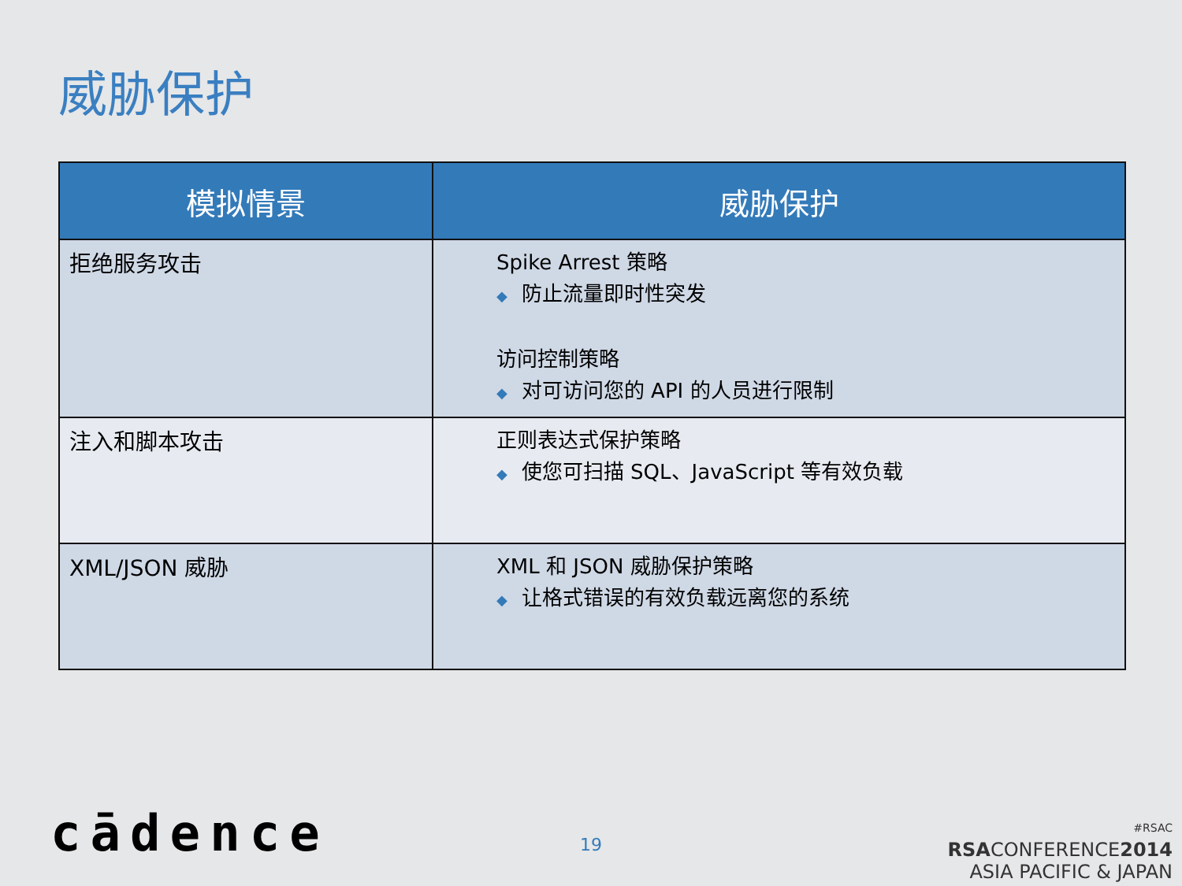威胁保护
| 模拟情景 | 威胁保护 |
| --- | --- |
| 拒绝服务攻击 | Spike Arrest 策略 ◆ 防止流量即时性突发 访问控制策略 ◆ 对可访问您的 API 的人员进行限制 |
| 注入和脚本攻击 | 正则表达式保护策略 ◆ 使您可扫描 SQL、JavaScript 等有效负载 |
| XML/JSON 威胁 | XML 和 JSON 威胁保护策略 ◆ 让格式错误的有效负载远离您的系统 |
cādence 19
#RSAC
RSACONFERENCE2014
ASIA PACIFIC & JAPAN